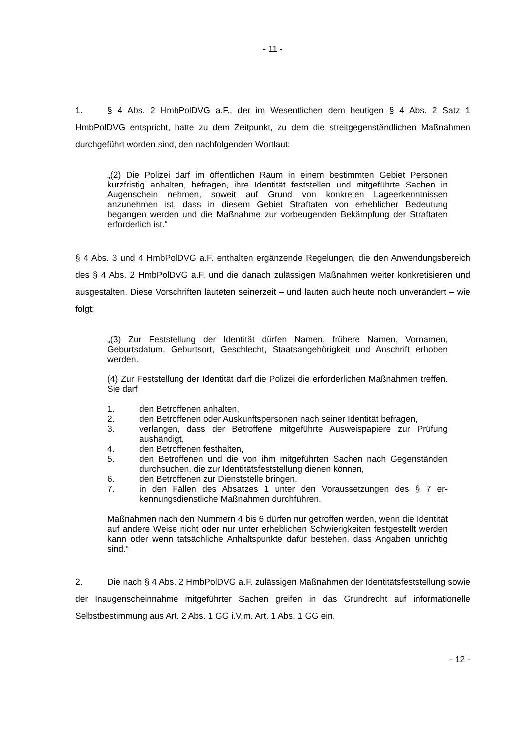- 11 -
1. § 4 Abs. 2 HmbPolDVG a.F., der im Wesentlichen dem heutigen § 4 Abs. 2 Satz 1 HmbPolDVG entspricht, hatte zu dem Zeitpunkt, zu dem die streitgegenständlichen Maß­nahmen durchgeführt worden sind, den nachfolgenden Wortlaut:
„(2) Die Polizei darf im öffentlichen Raum in einem bestimmten Gebiet Per­sonen kurzfristig anhalten, befragen, ihre Identität feststellen und mitgeführte Sachen in Augenschein nehmen, soweit auf Grund von konkreten Lageer­kenntnissen anzunehmen ist, dass in diesem Gebiet Straftaten von erhebli­cher Bedeutung begangen werden und die Maßnahme zur vorbeugenden Bekämpfung der Straftaten erforderlich ist.“
§ 4 Abs. 3 und 4 HmbPolDVG a.F. enthalten ergänzende Regelungen, die den Anwen­dungsbereich des § 4 Abs. 2 HmbPolDVG a.F. und die danach zulässigen Maßnahmen weiter konkretisieren und ausgestalten. Diese Vorschriften lauteten seinerzeit – und lau­ten auch heute noch unverändert – wie folgt:
„(3) Zur Feststellung der Identität dürfen Namen, frühere Namen, Vornamen, Geburtsdatum, Geburtsort, Geschlecht, Staatsangehörigkeit und Anschrift erhoben werden.
(4) Zur Feststellung der Identität darf die Polizei die erforderlichen Maßnah­men treffen. Sie darf
1. den Betroffenen anhalten,
2. den Betroffenen oder Auskunftspersonen nach seiner Identität befra­gen,
3. verlangen, dass der Betroffene mitgeführte Ausweispapiere zur Prü­fung aushändigt,
4. den Betroffenen festhalten,
5. den Betroffenen und die von ihm mitgeführten Sachen nach Gegen­ständen durchsuchen, die zur Identitätsfeststellung dienen können,
6. den Betroffenen zur Dienststelle bringen,
7. in den Fällen des Absatzes 1 unter den Voraussetzungen des § 7 er­kennungsdienstliche Maßnahmen durchführen.
Maßnahmen nach den Nummern 4 bis 6 dürfen nur getroffen werden, wenn die Identität auf andere Weise nicht oder nur unter erheblichen Schwierigkei­ten festgestellt werden kann oder wenn tatsächliche Anhaltspunkte dafür be­stehen, dass Angaben unrichtig sind.“
2. Die nach § 4 Abs. 2 HmbPolDVG a.F. zulässigen Maßnahmen der Identitätsfest­stellung sowie der Inaugenscheinnahme mitgeführter Sachen greifen in das Grundrecht auf informationelle Selbstbestimmung aus Art. 2 Abs. 1 GG i.V.m. Art. 1 Abs. 1 GG ein.
- 12 -